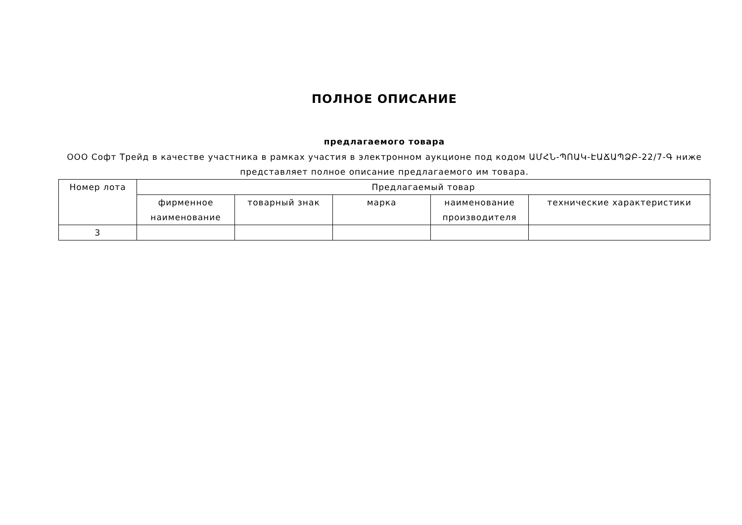ПОЛНОЕ ОПИСАНИЕ
предлагаемого товара
ООО Софт Трейд в качестве участника в рамках участия в электронном аукционе под кодом ԱՄՀՆ-ՊՈԱԿ-ԷԱՃԱՊՁԲ-22/7-Գ ниже представляет полное описание предлагаемого им товара.
| Номер лота | Предлагаемый товар | | | | |
| --- | --- | --- | --- | --- | --- |
| | фирменное наименование | товарный знак | марка | наименование производителя | технические характеристики |
| 3 | | | | | |